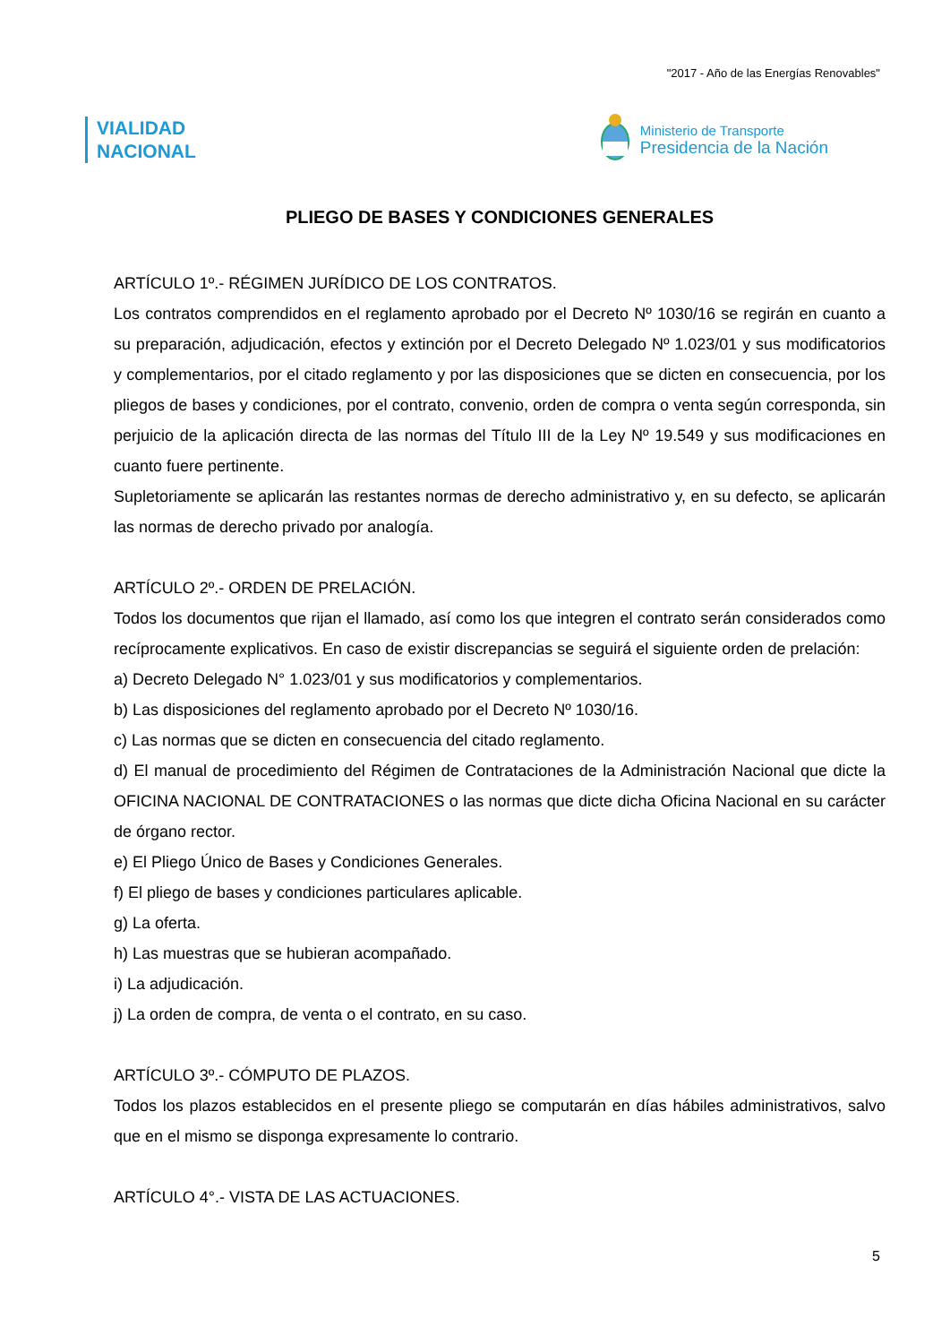"2017 - Año de las Energías Renovables"
VIALIDAD
NACIONAL
Ministerio de Transporte
Presidencia de la Nación
PLIEGO DE BASES Y CONDICIONES GENERALES
ARTÍCULO 1º.- RÉGIMEN JURÍDICO DE LOS CONTRATOS.
Los contratos comprendidos en el reglamento aprobado por el Decreto Nº 1030/16 se regirán en cuanto a su preparación, adjudicación, efectos y extinción por el Decreto Delegado Nº 1.023/01 y sus modificatorios y complementarios, por el citado reglamento y por las disposiciones que se dicten en consecuencia, por los pliegos de bases y condiciones, por el contrato, convenio, orden de compra o venta según corresponda, sin perjuicio de la aplicación directa de las normas del Título III de la Ley Nº 19.549 y sus modificaciones en cuanto fuere pertinente.
Supletoriamente se aplicarán las restantes normas de derecho administrativo y, en su defecto, se aplicarán las normas de derecho privado por analogía.
ARTÍCULO 2º.- ORDEN DE PRELACIÓN.
Todos los documentos que rijan el llamado, así como los que integren el contrato serán considerados como recíprocamente explicativos. En caso de existir discrepancias se seguirá el siguiente orden de prelación:
a) Decreto Delegado N° 1.023/01 y sus modificatorios y complementarios.
b) Las disposiciones del reglamento aprobado por el Decreto Nº 1030/16.
c) Las normas que se dicten en consecuencia del citado reglamento.
d) El manual de procedimiento del Régimen de Contrataciones de la Administración Nacional que dicte la OFICINA NACIONAL DE CONTRATACIONES o las normas que dicte dicha Oficina Nacional en su carácter de órgano rector.
e) El Pliego Único de Bases y Condiciones Generales.
f) El pliego de bases y condiciones particulares aplicable.
g) La oferta.
h) Las muestras que se hubieran acompañado.
i) La adjudicación.
j) La orden de compra, de venta o el contrato, en su caso.
ARTÍCULO 3º.- CÓMPUTO DE PLAZOS.
Todos los plazos establecidos en el presente pliego se computarán en días hábiles administrativos, salvo que en el mismo se disponga expresamente lo contrario.
ARTÍCULO 4°.- VISTA DE LAS ACTUACIONES.
5